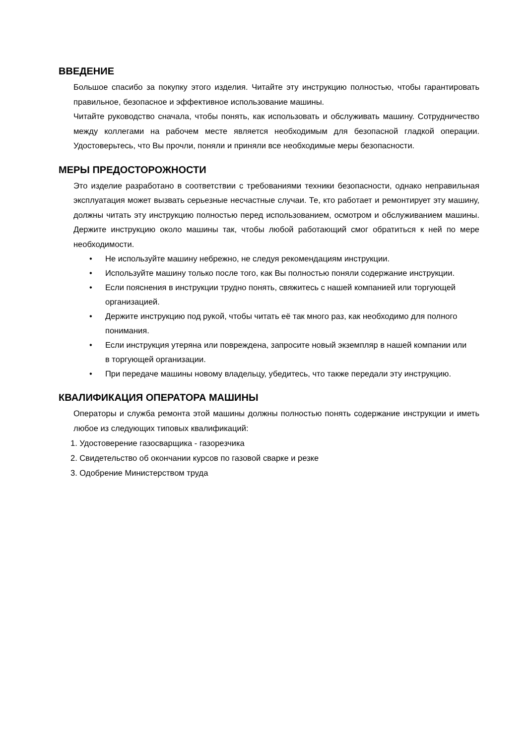ВВЕДЕНИЕ
Большое спасибо за покупку этого изделия. Читайте эту инструкцию полностью, чтобы гарантировать правильное, безопасное и эффективное использование машины.
Читайте руководство сначала, чтобы понять, как использовать и обслуживать машину. Сотрудничество между коллегами на рабочем месте является необходимым для безопасной гладкой операции. Удостоверьтесь, что Вы прочли, поняли и приняли все необходимые меры безопасности.
МЕРЫ ПРЕДОСТОРОЖНОСТИ
Это изделие разработано в соответствии с требованиями техники безопасности, однако неправильная эксплуатация может вызвать серьезные несчастные случаи. Те, кто работает и ремонтирует эту машину, должны читать эту инструкцию полностью перед использованием, осмотром и обслуживанием машины. Держите инструкцию около машины так, чтобы любой работающий смог обратиться к ней по мере необходимости.
• Не используйте машину небрежно, не следуя рекомендациям инструкции.
• Используйте машину только после того, как Вы полностью поняли содержание инструкции.
• Если пояснения в инструкции трудно понять, свяжитесь с нашей компанией или торгующей организацией.
• Держите инструкцию под рукой, чтобы читать её так много раз, как необходимо для полного понимания.
• Если инструкция утеряна или повреждена, запросите новый экземпляр в нашей компании или в торгующей организации.
• При передаче машины новому владельцу, убедитесь, что также передали эту инструкцию.
КВАЛИФИКАЦИЯ ОПЕРАТОРА МАШИНЫ
Операторы и служба ремонта этой машины должны полностью понять содержание инструкции и иметь любое из следующих типовых квалификаций:
1. Удостоверение газосварщика - газорезчика
2. Свидетельство об окончании курсов по газовой сварке и резке
3. Одобрение Министерством труда